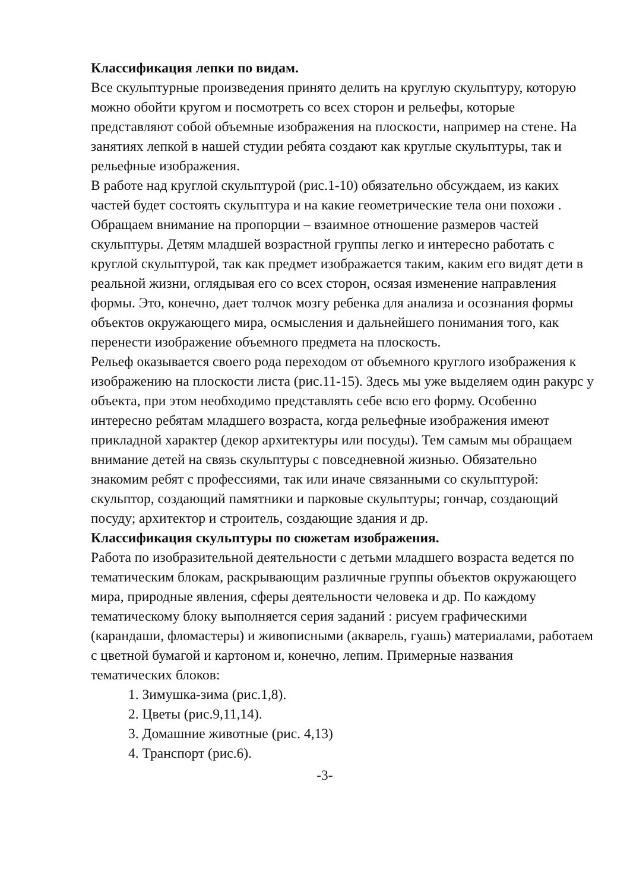Классификация лепки по видам.
Все скульптурные произведения принято делить на круглую скульптуру, которую можно обойти кругом и посмотреть со всех сторон и рельефы, которые представляют собой объемные изображения на плоскости, например на стене. На занятиях лепкой в нашей студии ребята создают как круглые скульптуры, так и рельефные изображения.
В работе над круглой скульптурой (рис.1-10) обязательно обсуждаем, из каких частей будет состоять скульптура и на какие геометрические тела они похожи . Обращаем внимание на пропорции – взаимное отношение размеров частей скульптуры. Детям младшей возрастной группы легко и интересно работать с круглой скульптурой, так как предмет изображается таким, каким его видят дети в реальной жизни, оглядывая его со всех сторон, осязая изменение направления формы. Это, конечно, дает толчок мозгу ребенка для анализа и осознания формы объектов окружающего мира, осмысления и дальнейшего понимания того, как перенести изображение объемного предмета на плоскость.
Рельеф оказывается своего рода переходом от объемного круглого изображения к изображению на плоскости листа (рис.11-15). Здесь мы уже выделяем один ракурс у объекта, при этом необходимо представлять себе всю его форму. Особенно интересно ребятам младшего возраста, когда рельефные изображения имеют прикладной характер (декор архитектуры или посуды). Тем самым мы обращаем внимание детей на связь скульптуры с повседневной жизнью. Обязательно знакомим ребят с профессиями, так или иначе связанными со скульптурой: скульптор, создающий памятники и парковые скульптуры; гончар, создающий посуду; архитектор и строитель, создающие здания и др.
Классификация скульптуры по сюжетам изображения.
Работа по изобразительной деятельности с детьми младшего возраста ведется по тематическим блокам, раскрывающим различные группы объектов окружающего мира, природные явления, сферы деятельности человека и др. По каждому тематическому блоку выполняется серия заданий : рисуем графическими (карандаши, фломастеры) и живописными (акварель, гуашь) материалами, работаем с цветной бумагой и картоном и, конечно, лепим. Примерные названия тематических блоков:
1. Зимушка-зима (рис.1,8).
2. Цветы (рис.9,11,14).
3. Домашние животные (рис. 4,13)
4. Транспорт (рис.6).
-3-